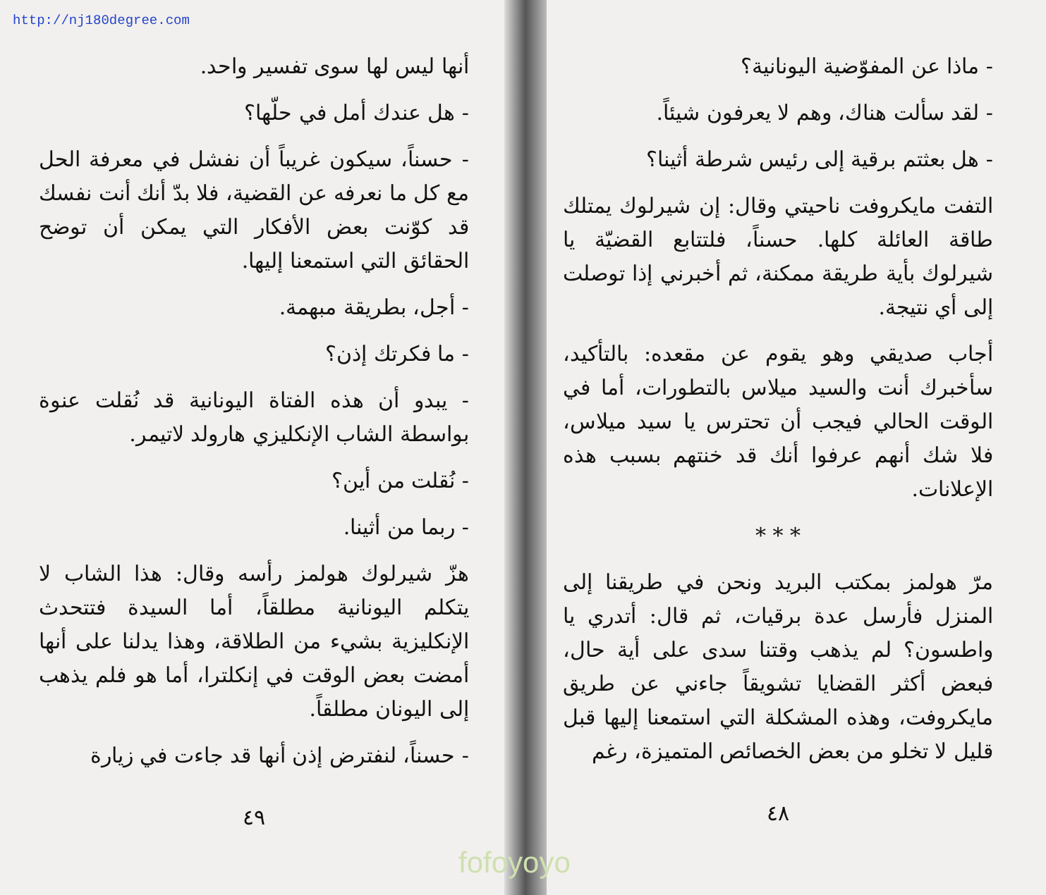http://nj180degree.com
- ماذا عن المفوّضية اليونانية؟
- لقد سألت هناك، وهم لا يعرفون شيئاً.
- هل بعثتم برقية إلى رئيس شرطة أثينا؟
التفت مايكروفت ناحيتي وقال: إن شيرلوك يمتلك طاقة العائلة كلها. حسناً، فلتتابع القضيّة يا شيرلوك بأية طريقة ممكنة، ثم أخبرني إذا توصلت إلى أي نتيجة.
أجاب صديقي وهو يقوم عن مقعده: بالتأكيد، سأخبرك أنت والسيد ميلاس بالتطورات، أما في الوقت الحالي فيجب أن تحترس يا سيد ميلاس، فلا شك أنهم عرفوا أنك قد خنتهم بسبب هذه الإعلانات.
* * *
مرّ هولمز بمكتب البريد ونحن في طريقنا إلى المنزل فأرسل عدة برقيات، ثم قال: أتدري يا واطسون؟ لم يذهب وقتنا سدى على أية حال، فبعض أكثر القضايا تشويقاً جاءني عن طريق مايكروفت، وهذه المشكلة التي استمعنا إليها قبل قليل لا تخلو من بعض الخصائص المتميزة، رغم
٤٨
أنها ليس لها سوى تفسير واحد.
- هل عندك أمل في حلّها؟
- حسناً، سيكون غريباً أن نفشل في معرفة الحل مع كل ما نعرفه عن القضية، فلا بدّ أنك أنت نفسك قد كوّنت بعض الأفكار التي يمكن أن توضح الحقائق التي استمعنا إليها.
- أجل، بطريقة مبهمة.
- ما فكرتك إذن؟
- يبدو أن هذه الفتاة اليونانية قد نُقلت عنوة بواسطة الشاب الإنكليزي هارولد لاتيمر.
- نُقلت من أين؟
- ربما من أثينا.
هزّ شيرلوك هولمز رأسه وقال: هذا الشاب لا يتكلم اليونانية مطلقاً، أما السيدة فتتحدث الإنكليزية بشيء من الطلاقة، وهذا يدلنا على أنها أمضت بعض الوقت في إنكلترا، أما هو فلم يذهب إلى اليونان مطلقاً.
- حسناً، لنفترض إذن أنها قد جاءت في زيارة
٤٩
fofoyoyo